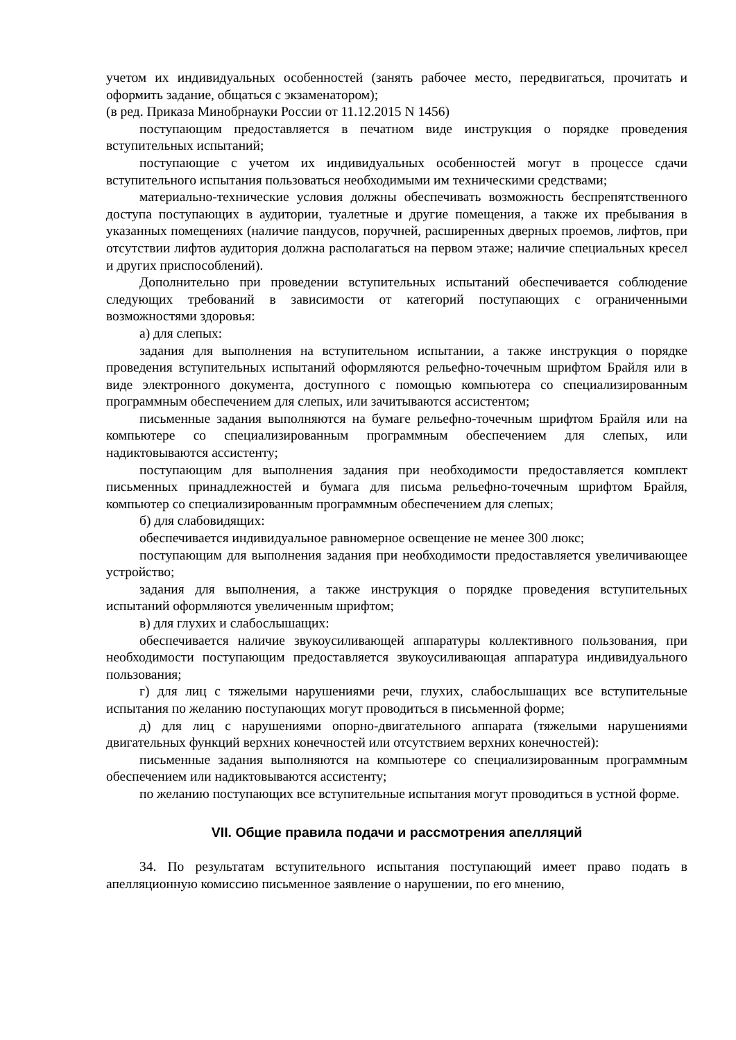учетом их индивидуальных особенностей (занять рабочее место, передвигаться, прочитать и оформить задание, общаться с экзаменатором);
(в ред. Приказа Минобрнауки России от 11.12.2015 N 1456)
поступающим предоставляется в печатном виде инструкция о порядке проведения вступительных испытаний;
поступающие с учетом их индивидуальных особенностей могут в процессе сдачи вступительного испытания пользоваться необходимыми им техническими средствами;
материально-технические условия должны обеспечивать возможность беспрепятственного доступа поступающих в аудитории, туалетные и другие помещения, а также их пребывания в указанных помещениях (наличие пандусов, поручней, расширенных дверных проемов, лифтов, при отсутствии лифтов аудитория должна располагаться на первом этаже; наличие специальных кресел и других приспособлений).
Дополнительно при проведении вступительных испытаний обеспечивается соблюдение следующих требований в зависимости от категорий поступающих с ограниченными возможностями здоровья:
а) для слепых:
задания для выполнения на вступительном испытании, а также инструкция о порядке проведения вступительных испытаний оформляются рельефно-точечным шрифтом Брайля или в виде электронного документа, доступного с помощью компьютера со специализированным программным обеспечением для слепых, или зачитываются ассистентом;
письменные задания выполняются на бумаге рельефно-точечным шрифтом Брайля или на компьютере со специализированным программным обеспечением для слепых, или надиктовываются ассистенту;
поступающим для выполнения задания при необходимости предоставляется комплект письменных принадлежностей и бумага для письма рельефно-точечным шрифтом Брайля, компьютер со специализированным программным обеспечением для слепых;
б) для слабовидящих:
обеспечивается индивидуальное равномерное освещение не менее 300 люкс;
поступающим для выполнения задания при необходимости предоставляется увеличивающее устройство;
задания для выполнения, а также инструкция о порядке проведения вступительных испытаний оформляются увеличенным шрифтом;
в) для глухих и слабослышащих:
обеспечивается наличие звукоусиливающей аппаратуры коллективного пользования, при необходимости поступающим предоставляется звукоусиливающая аппаратура индивидуального пользования;
г) для лиц с тяжелыми нарушениями речи, глухих, слабослышащих все вступительные испытания по желанию поступающих могут проводиться в письменной форме;
д) для лиц с нарушениями опорно-двигательного аппарата (тяжелыми нарушениями двигательных функций верхних конечностей или отсутствием верхних конечностей):
письменные задания выполняются на компьютере со специализированным программным обеспечением или надиктовываются ассистенту;
по желанию поступающих все вступительные испытания могут проводиться в устной форме.
VII. Общие правила подачи и рассмотрения апелляций
34. По результатам вступительного испытания поступающий имеет право подать в апелляционную комиссию письменное заявление о нарушении, по его мнению,